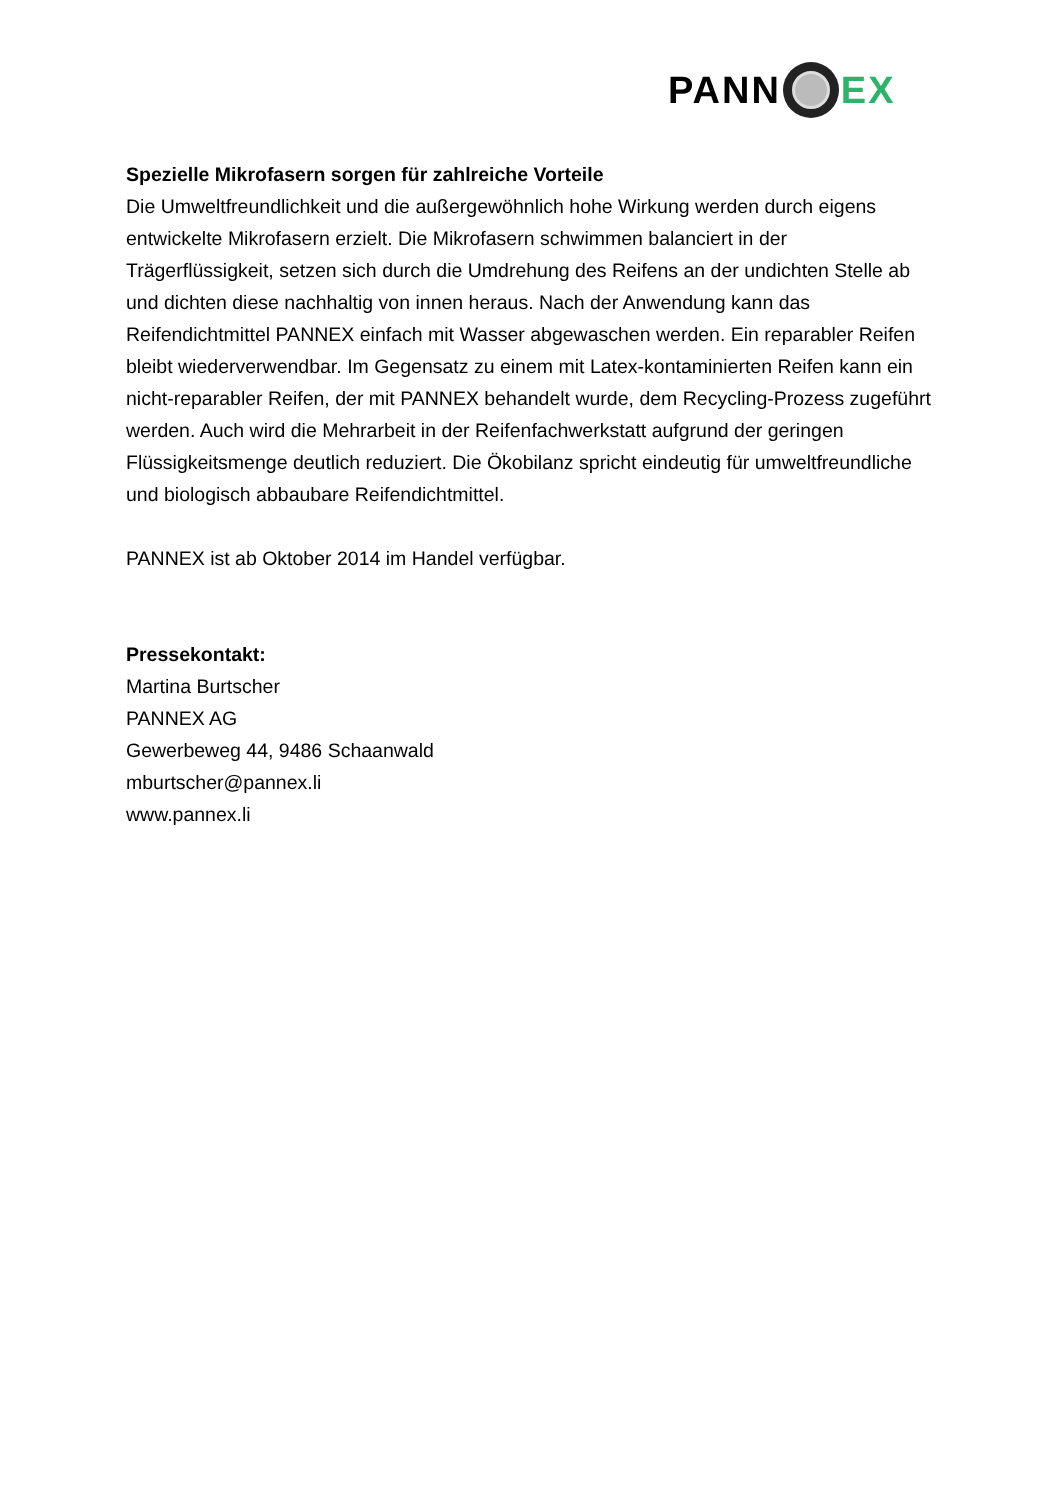PANN EX
Spezielle Mikrofasern sorgen für zahlreiche Vorteile
Die Umweltfreundlichkeit und die außergewöhnlich hohe Wirkung werden durch eigens entwickelte Mikrofasern erzielt. Die Mikrofasern schwimmen balanciert in der Trägerflüssigkeit, setzen sich durch die Umdrehung des Reifens an der undichten Stelle ab und dichten diese nachhaltig von innen heraus. Nach der Anwendung kann das Reifendichtmittel PANNEX einfach mit Wasser abgewaschen werden. Ein reparabler Reifen bleibt wiederverwendbar. Im Gegensatz zu einem mit Latex-kontaminierten Reifen kann ein nicht-reparabler Reifen, der mit PANNEX behandelt wurde, dem Recycling-Prozess zugeführt werden. Auch wird die Mehrarbeit in der Reifenfachwerkstatt aufgrund der geringen Flüssigkeitsmenge deutlich reduziert. Die Ökobilanz spricht eindeutig für umweltfreundliche und biologisch abbaubare Reifendichtmittel.
PANNEX ist ab Oktober 2014 im Handel verfügbar.
Pressekontakt:
Martina Burtscher
PANNEX AG
Gewerbeweg 44, 9486 Schaanwald
mburtscher@pannex.li
www.pannex.li